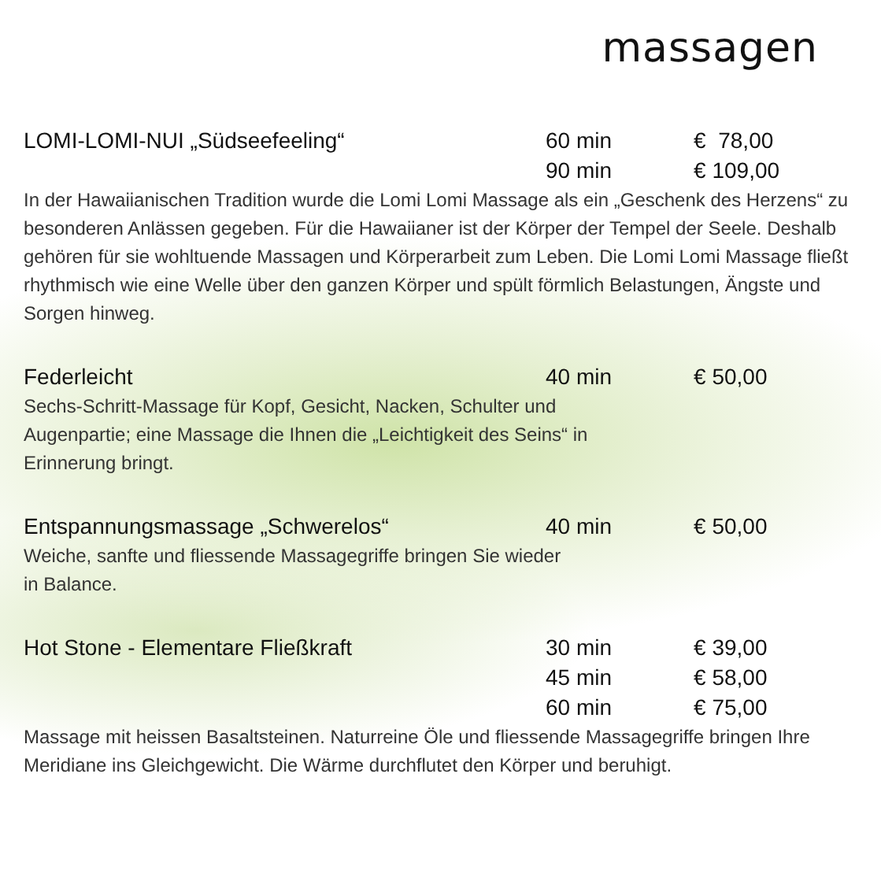massagen
LOMI-LOMI-NUI „Südseefeeling“ 60 min € 78,00
90 min € 109,00
In der Hawaiianischen Tradition wurde die Lomi Lomi Massage als ein „Geschenk des Herzens“ zu besonderen Anlässen gegeben. Für die Hawaiianer ist der Körper der Tempel der Seele. Deshalb gehören für sie wohltuende Massagen und Körperarbeit zum Leben. Die Lomi Lomi Massage fließt rhythmisch wie eine Welle über den ganzen Körper und spült förmlich Belastungen, Ängste und Sorgen hinweg.
Federleicht 40 min € 50,00
Sechs-Schritt-Massage für Kopf, Gesicht, Nacken, Schulter und Augenpartie; eine Massage die Ihnen die „Leichtigkeit des Seins“ in Erinnerung bringt.
Entspannungsmassage „Schwerelos“ 40 min € 50,00
Weiche, sanfte und fliessende Massagegriffe bringen Sie wieder in Balance.
Hot Stone - Elementare Fließkraft 30 min € 39,00
45 min € 58,00
60 min € 75,00
Massage mit heissen Basaltsteinen. Naturreine Öle und fliessende Massagegriffe bringen Ihre Meridiane ins Gleichgewicht. Die Wärme durchflutet den Körper und beruhigt.